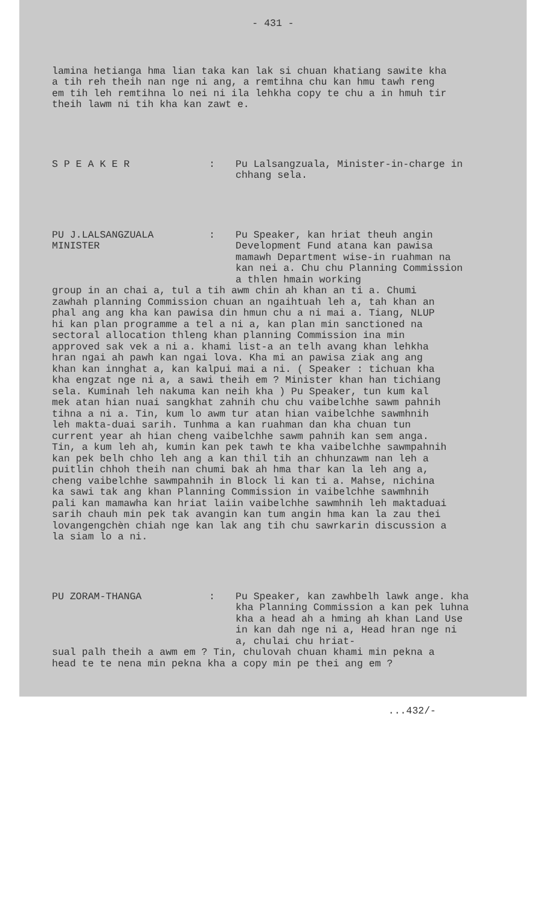- 431 -
lamina hetianga hma lian taka kan lak si chuan khatiang sawite kha a tih reh theih nan nge ni ang, a remtihna chu kan hmu tawh reng em tih leh remtihna lo nei ni ila lehkha copy te chu a in hmuh tir theih lawm ni tih kha kan zawt e.
S P E A K E R : Pu Lalsangzuala, Minister-in-charge in chhang sela.
PU J.LALSANGZUALA
MINISTER
: Pu Speaker, kan hriat theuh angin Development Fund atana kan pawisa mamawh Department wise-in ruahman na kan nei a. Chu chu Planning Commission a thlen hmain working
group in an chai a, tul a tih awm chin ah khan an ti a. Chumi zawhah planning Commission chuan an ngaihtuah leh a, tah khan an phal ang ang kha kan pawisa din hmun chu a ni mai a. Tiang, NLUP hi kan plan programme a tel a ni a, kan plan min sanctioned na sectoral allocation thleng khan planning Commission ina min approved sak vek a ni a. khami list-a an telh avang khan lehkha hran ngai ah pawh kan ngai lova. Kha mi an pawisa ziak ang ang khan kan innghat a, kan kalpui mai a ni. ( Speaker : tichuan kha kha engzat nge ni a, a sawi theih em ? Minister khan han tichiang sela. Kuminah leh nakuma kan neih kha ) Pu Speaker, tun kum kal mek atan hian nuai sangkhat zahnih chu chu vaibelchhe sawm pahnih tihna a ni a. Tin, kum lo awm tur atan hian vaibelchhe sawmhnih leh makta-duai sarih. Tunhma a kan ruahman dan kha chuan tun current year ah hian cheng vaibelchhe sawm pahnih kan sem anga. Tin, a kum leh ah, kumin kan pek tawh te kha vaibelchhe sawmpahnih kan pek belh chho leh ang a kan thil tih an chhunzawm nan leh a puitlin chhoh theih nan chumi bak ah hma thar kan la leh ang a, cheng vaibelchhe sawmpahnih in Block li kan ti a. Mahse, nichina ka sawi tak ang khan Planning Commission in vaibelchhe sawmhnih pali kan mamawha kan hriat laiin vaibelchhe sawmhnih leh maktaduai sarih chauh min pek tak avangin kan tum angin hma kan la zau thei lovangengchèn chiah nge kan lak ang tih chu sawrkarin discussion a la siam lo a ni.
PU ZORAM-THANGA : Pu Speaker, kan zawhbelh lawk ange. kha kha Planning Commission a kan pek luhna kha a head ah a hming ah khan Land Use in kan dah nge ni a, Head hran nge ni a, chulai chu hriat-
sual palh theih a awm em ? Tin, chulovah chuan khami min pekna a head te te nena min pekna kha a copy min pe thei ang em ?
...432/-